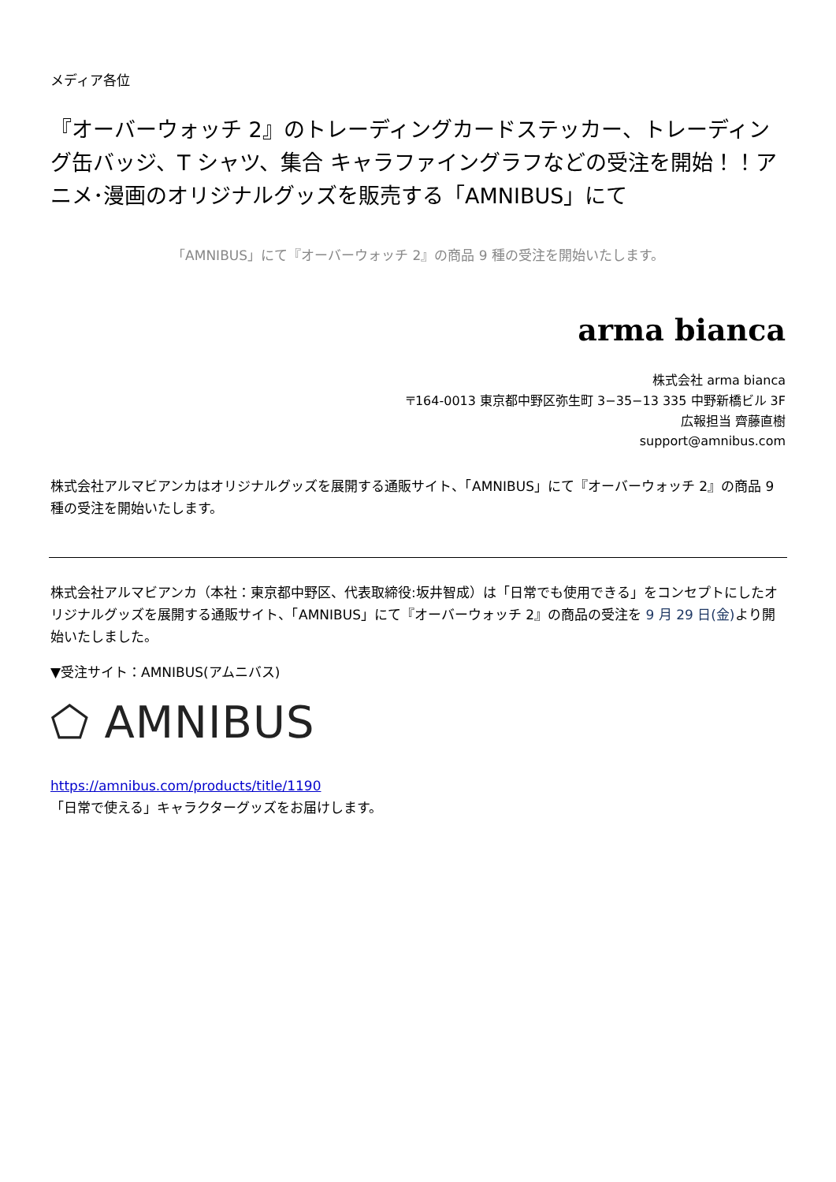メディア各位
『オーバーウォッチ 2』のトレーディングカードステッカー、トレーディング缶バッジ、T シャツ、集合 キャラファイングラフなどの受注を開始！！アニメ･漫画のオリジナルグッズを販売する「AMNIBUS」にて
「AMNIBUS」にて『オーバーウォッチ 2』の商品 9 種の受注を開始いたします。
arma bianca
株式会社 arma bianca
〒164-0013 東京都中野区弥生町 3−35−13 335 中野新橋ビル 3F
広報担当 齊藤直樹
support@amnibus.com
株式会社アルマビアンカはオリジナルグッズを展開する通販サイト、「AMNIBUS」にて『オーバーウォッチ 2』の商品 9 種の受注を開始いたします。
株式会社アルマビアンカ（本社：東京都中野区、代表取締役:坂井智成）は「日常でも使用できる」をコンセプトにしたオリジナルグッズを展開する通販サイト、「AMNIBUS」にて『オーバーウォッチ 2』の商品の受注を 9 月 29 日(金) より開始いたしました。
▼受注サイト：AMNIBUS(アムニバス)
⬠ AMNIBUS
https://amnibus.com/products/title/1190
「日常で使える」キャラクターグッズをお届けします。